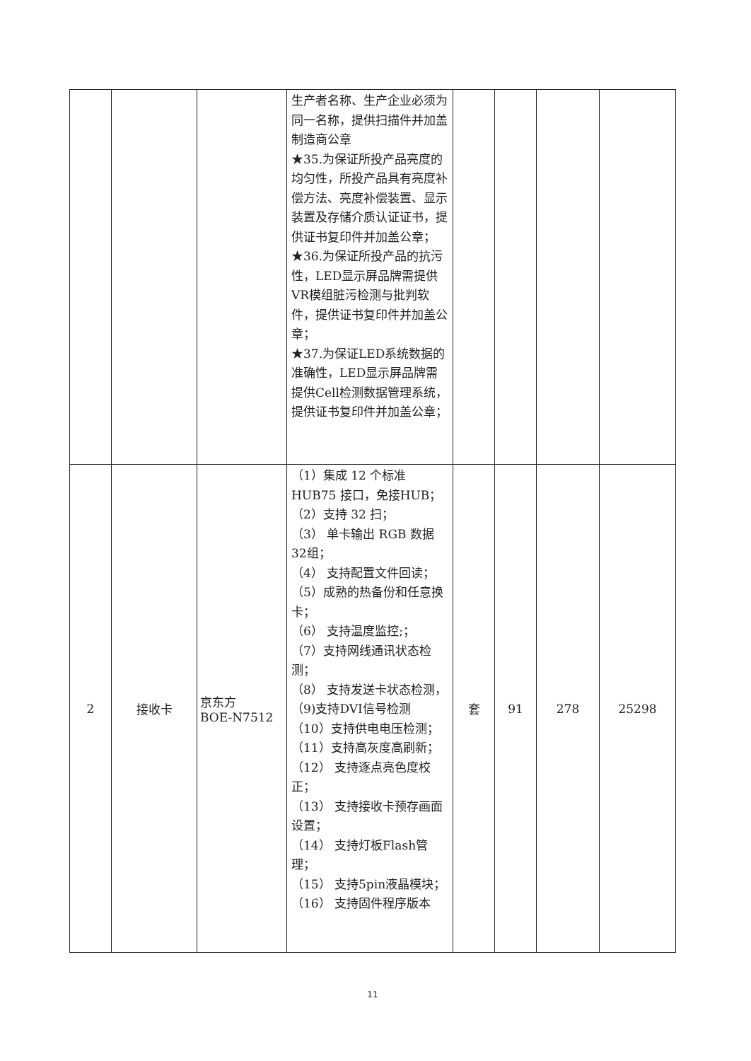| | | | 生产者名称、生产企业必须为同一名称，提供扫描件并加盖制造商公章 ★35.为保证所投产品亮度的均匀性，所投产品具有亮度补偿方法、亮度补偿装置、显示装置及存储介质认证证书，提供证书复印件并加盖公章； ★36.为保证所投产品的抗污性，LED显示屏品牌需提供VR模组脏污检测与批判软件，提供证书复印件并加盖公章； ★37.为保证LED系统数据的准确性，LED显示屏品牌需提供Cell检测数据管理系统，提供证书复印件并加盖公章； | | | | |
| 2 | 接收卡 | 京东方 BOE-N7512 | （1）集成 12 个标准 HUB75 接口，免接HUB； （2）支持 32 扫； （3） 单卡输出 RGB 数据32组； （4） 支持配置文件回读； （5）成熟的热备份和任意换卡； （6） 支持温度监控;； （7）支持网线通讯状态检测； （8） 支持发送卡状态检测， （9)支持DVI信号检测 （10）支持供电电压检测； （11）支持高灰度高刷新； （12） 支持逐点亮色度校正； （13） 支持接收卡预存画面设置； （14） 支持灯板Flash管理； （15） 支持5pin液晶模块； （16） 支持固件程序版本 | 套 | 91 | 278 | 25298 |
11